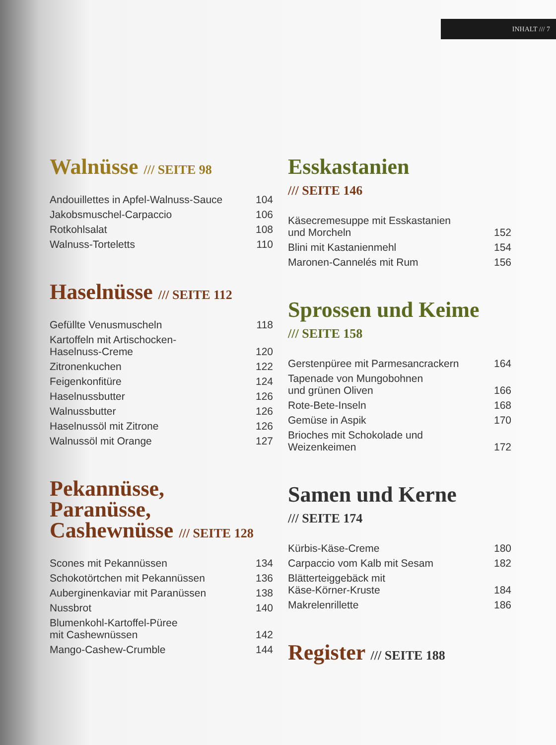INHALT /// 7
Walnüsse /// SEITE 98
| Andouillettes in Apfel-Walnuss-Sauce | 104 |
| Jakobsmuschel-Carpaccio | 106 |
| Rotkohlsalat | 108 |
| Walnuss-Torteletts | 110 |
Haselnüsse /// SEITE 112
| Gefüllte Venusmuscheln | 118 |
| Kartoffeln mit Artischocken- Haselnuss-Creme | 120 |
| Zitronenkuchen | 122 |
| Feigenkonfitüre | 124 |
| Haselnussbutter | 126 |
| Walnussbutter | 126 |
| Haselnussöl mit Zitrone | 126 |
| Walnussöl mit Orange | 127 |
Pekannüsse,
Paranüsse,
Cashewnüsse /// SEITE 128
| Scones mit Pekannüssen | 134 |
| Schokotörtchen mit Pekannüssen | 136 |
| Auberginenkaviar mit Paranüssen | 138 |
| Nussbrot | 140 |
| Blumenkohl-Kartoffel-Püree mit Cashewnüssen | 142 |
| Mango-Cashew-Crumble | 144 |
Esskastanien
/// SEITE 146
| Käsecremesuppe mit Esskastanien und Morcheln | 152 |
| Blini mit Kastanienmehl | 154 |
| Maronen-Cannelés mit Rum | 156 |
Sprossen und Keime
/// SEITE 158
| Gerstenpüree mit Parmesancrackern | 164 |
| Tapenade von Mungobohnen und grünen Oliven | 166 |
| Rote-Bete-Inseln | 168 |
| Gemüse in Aspik | 170 |
| Brioches mit Schokolade und Weizenkeimen | 172 |
Samen und Kerne
/// SEITE 174
| Kürbis-Käse-Creme | 180 |
| Carpaccio vom Kalb mit Sesam | 182 |
| Blätterteiggebäck mit Käse-Körner-Kruste | 184 |
| Makrelenrillette | 186 |
Register /// SEITE 188